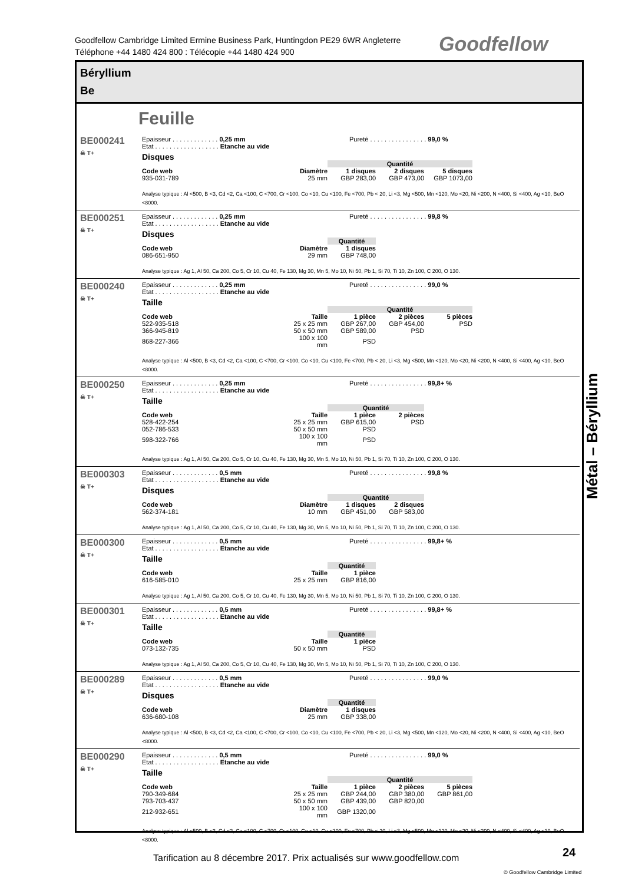Goodfellow Cambridge Limited Ermine Business Park, Huntingdon PE29 6WR Angleterre
Téléphone +44 1480 424 800 : Télécopie +44 1480 424 900
Goodfellow
Béryllium
Be
Feuille
BE000241
☠ T+
Epaisseur . . . . . . . . . . . . . 0,25 mm Pureté . . . . . . . . . . . . . . . . 99,0 %
Etat . . . . . . . . . . . . . . . . . . Etanche au vide
Disques
| | | Quantité | | |
| --- | --- | --- | --- | --- |
| Code web | Diamètre | 1 disques | 2 disques | 5 disques |
| 935-031-789 | 25 mm | GBP 283,00 | GBP 473,00 | GBP 1073,00 |
Analyse typique : Al <500, B <3, Cd <2, Ca <100, C <700, Cr <100, Co <10, Cu <100, Fe <700, Pb < 20, Li <3, Mg <500, Mn <120, Mo <20, Ni <200, N <400, Si <400, Ag <10, BeO <8000.
BE000251
☠ T+
Epaisseur . . . . . . . . . . . . . 0,25 mm Pureté . . . . . . . . . . . . . . . . 99,8 %
Etat . . . . . . . . . . . . . . . . . . Etanche au vide
Disques
| | | Quantité |
| --- | --- | --- |
| Code web | Diamètre | 1 disques |
| 086-651-950 | 29 mm | GBP 748,00 |
Analyse typique : Ag 1, Al 50, Ca 200, Co 5, Cr 10, Cu 40, Fe 130, Mg 30, Mn 5, Mo 10, Ni 50, Pb 1, Si 70, Ti 10, Zn 100, C 200, O 130.
BE000240
☠ T+
Epaisseur . . . . . . . . . . . . . 0,25 mm Pureté . . . . . . . . . . . . . . . . 99,0 %
Etat . . . . . . . . . . . . . . . . . . Etanche au vide
Taille
| | | Quantité | | |
| --- | --- | --- | --- | --- |
| Code web | Taille | 1 pièce | 2 pièces | 5 pièces |
| 522-935-518 | 25 x 25 mm | GBP 267,00 | GBP 454,00 | PSD |
| 366-945-819 | 50 x 50 mm | GBP 589,00 | PSD | |
| 868-227-366 | 100 x 100 mm | PSD | | |
Analyse typique : Al <500, B <3, Cd <2, Ca <100, C <700, Cr <100, Co <10, Cu <100, Fe <700, Pb < 20, Li <3, Mg <500, Mn <120, Mo <20, Ni <200, N <400, Si <400, Ag <10, BeO <8000.
BE000250
☠ T+
Epaisseur . . . . . . . . . . . . . 0,25 mm Pureté . . . . . . . . . . . . . . . . 99,8+ %
Etat . . . . . . . . . . . . . . . . . . Etanche au vide
Taille
| | | Quantité | |
| --- | --- | --- | --- |
| Code web | Taille | 1 pièce | 2 pièces |
| 528-422-254 | 25 x 25 mm | GBP 615,00 | PSD |
| 052-786-533 | 50 x 50 mm | PSD | |
| 598-322-766 | 100 x 100 mm | PSD | |
Analyse typique : Ag 1, Al 50, Ca 200, Co 5, Cr 10, Cu 40, Fe 130, Mg 30, Mn 5, Mo 10, Ni 50, Pb 1, Si 70, Ti 10, Zn 100, C 200, O 130.
BE000303
☠ T+
Epaisseur . . . . . . . . . . . . . 0,5 mm Pureté . . . . . . . . . . . . . . . . 99,8 %
Etat . . . . . . . . . . . . . . . . . . Etanche au vide
Disques
| | | Quantité | |
| --- | --- | --- | --- |
| Code web | Diamètre | 1 disques | 2 disques |
| 562-374-181 | 10 mm | GBP 451,00 | GBP 583,00 |
Analyse typique : Ag 1, Al 50, Ca 200, Co 5, Cr 10, Cu 40, Fe 130, Mg 30, Mn 5, Mo 10, Ni 50, Pb 1, Si 70, Ti 10, Zn 100, C 200, O 130.
BE000300
☠ T+
Epaisseur . . . . . . . . . . . . . 0,5 mm Pureté . . . . . . . . . . . . . . . . 99,8+ %
Etat . . . . . . . . . . . . . . . . . . Etanche au vide
Taille
| | | Quantité |
| --- | --- | --- |
| Code web | Taille | 1 pièce |
| 616-585-010 | 25 x 25 mm | GBP 816,00 |
Analyse typique : Ag 1, Al 50, Ca 200, Co 5, Cr 10, Cu 40, Fe 130, Mg 30, Mn 5, Mo 10, Ni 50, Pb 1, Si 70, Ti 10, Zn 100, C 200, O 130.
BE000301
☠ T+
Epaisseur . . . . . . . . . . . . . 0,5 mm Pureté . . . . . . . . . . . . . . . . 99,8+ %
Etat . . . . . . . . . . . . . . . . . . Etanche au vide
Taille
| | | Quantité |
| --- | --- | --- |
| Code web | Taille | 1 pièce |
| 073-132-735 | 50 x 50 mm | PSD |
Analyse typique : Ag 1, Al 50, Ca 200, Co 5, Cr 10, Cu 40, Fe 130, Mg 30, Mn 5, Mo 10, Ni 50, Pb 1, Si 70, Ti 10, Zn 100, C 200, O 130.
BE000289
☠ T+
Epaisseur . . . . . . . . . . . . . 0,5 mm Pureté . . . . . . . . . . . . . . . . 99,0 %
Etat . . . . . . . . . . . . . . . . . . Etanche au vide
Disques
| | | Quantité |
| --- | --- | --- |
| Code web | Diamètre | 1 disques |
| 636-680-108 | 25 mm | GBP 338,00 |
Analyse typique : Al <500, B <3, Cd <2, Ca <100, C <700, Cr <100, Co <10, Cu <100, Fe <700, Pb < 20, Li <3, Mg <500, Mn <120, Mo <20, Ni <200, N <400, Si <400, Ag <10, BeO <8000.
BE000290
☠ T+
Epaisseur . . . . . . . . . . . . . 0,5 mm Pureté . . . . . . . . . . . . . . . . 99,0 %
Etat . . . . . . . . . . . . . . . . . . Etanche au vide
Taille
| | | Quantité | | |
| --- | --- | --- | --- | --- |
| Code web | Taille | 1 pièce | 2 pièces | 5 pièces |
| 790-349-684 | 25 x 25 mm | GBP 244,00 | GBP 380,00 | GBP 861,00 |
| 793-703-437 | 50 x 50 mm | GBP 439,00 | GBP 820,00 | |
| 212-932-651 | 100 x 100 mm | GBP 1320,00 | | |
Analyse typique : Al <500, B <3, Cd <2, Ca <100, C <700, Cr <100, Co <10, Cu <100, Fe <700, Pb < 20, Li <3, Mg <500, Mn <120, Mo <20, Ni <200, N <400, Si <400, Ag <10, BeO <8000.
Métal – Béryllium
Tarification au 8 décembre 2017. Prix actualisés sur www.goodfellow.com
24
© Goodfellow Cambridge Limited